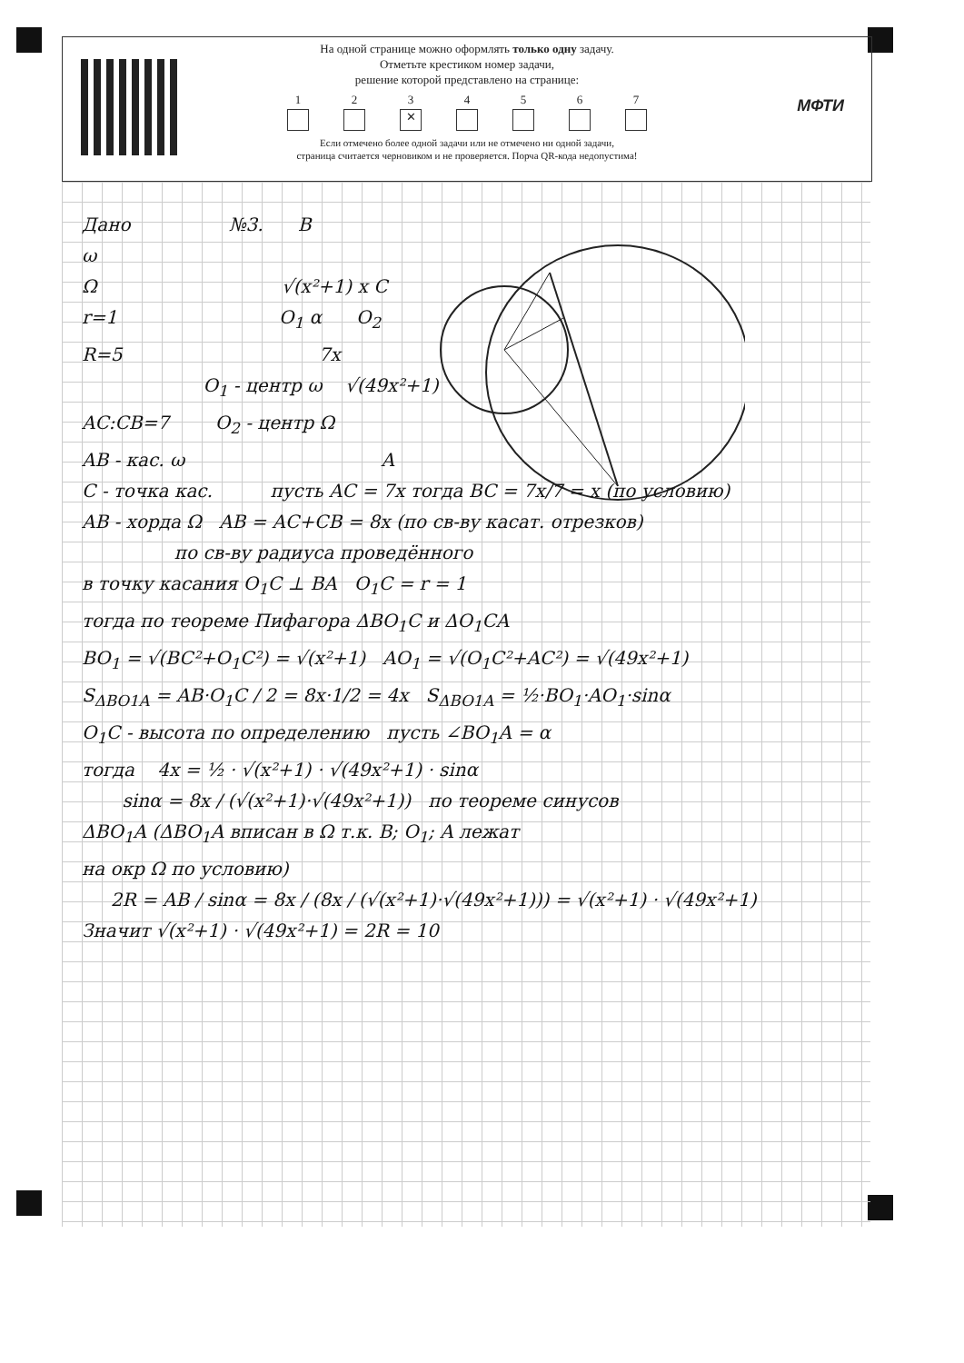На одной странице можно оформлять только одну задачу.
Отметьте крестиком номер задачи,
решение которой представлено на странице:
1 2 3
✕
4 5 6 7
Если отмечено более одной задачи или не отмечено ни одной задачи,
страница считается черновиком и не проверяется. Порча QR-кода недопустима!
МФТИ
Дано №3. B
ω
Ω √(x²+1) x C
r=1 O<sub>1</sub> α O<sub>2</sub>
R=5 7x
O<sub>1</sub> - центр ω √(49x²+1)
AC:CB=7 O<sub>2</sub> - центр Ω
AB - кас. ω A
C - точка кас. пусть AC = 7x тогда BC = 7x/7 = x (по условию)
AB - хорда Ω AB = AC+CB = 8x (по св-ву касат. отрезков)
по св-ву радиуса проведённого
в точку касания O<sub>1</sub>C ⊥ BA O<sub>1</sub>C = r = 1
тогда по теореме Пифагора ΔBO<sub>1</sub>C и ΔO<sub>1</sub>CA
BO<sub>1</sub> = √(BC²+O<sub>1</sub>C²) = √(x²+1) AO<sub>1</sub> = √(O<sub>1</sub>C²+AC²) = √(49x²+1)
S<sub>ΔBO1A</sub> = AB·O<sub>1</sub>C / 2 = 8x·1/2 = 4x S<sub>ΔBO1A</sub> = ½·BO<sub>1</sub>·AO<sub>1</sub>·sinα
O<sub>1</sub>C - высота по определению пусть ∠BO<sub>1</sub>A = α
тогда 4x = ½ · √(x²+1) · √(49x²+1) · sinα
sinα = 8x / (√(x²+1)·√(49x²+1)) по теореме синусов
ΔBO<sub>1</sub>A (ΔBO<sub>1</sub>A вписан в Ω т.к. B; O<sub>1</sub>; A лежат
на окр Ω по условию)
2R = AB / sinα = 8x / (8x / (√(x²+1)·√(49x²+1))) = √(x²+1) · √(49x²+1)
Значит √(x²+1) · √(49x²+1) = 2R = 10